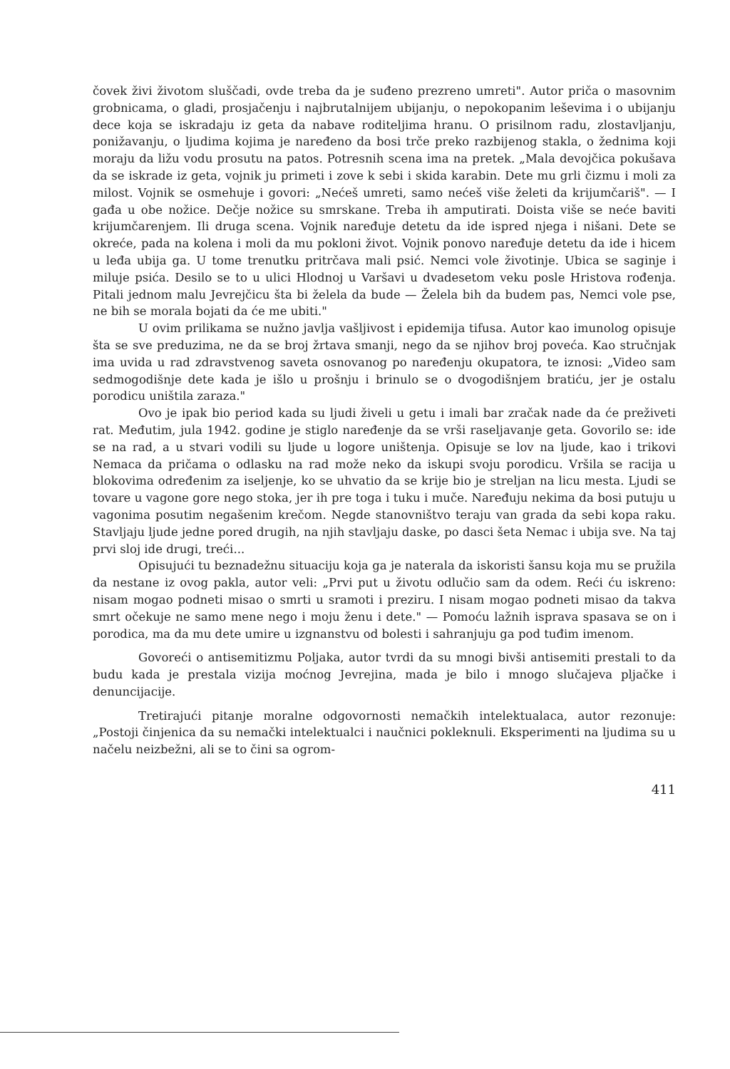čovek živi životom sluščadi, ovde treba da je suđeno prezreno umreti". Autor priča o masovnim grobnicama, o gladi, prosjačenju i najbrutalnijem ubijanju, o nepokopanim leševima i o ubijanju dece koja se iskradaju iz geta da nabave roditeljima hranu. O prisilnom radu, zlostavljanju, ponižavanju, o ljudima kojima je naređeno da bosi trče preko razbijenog stakla, o žednima koji moraju da ližu vodu prosutu na patos. Potresnih scena ima na pretek. „Mala devojčica pokušava da se iskrade iz geta, vojnik ju primeti i zove k sebi i skida karabin. Dete mu grli čizmu i moli za milost. Vojnik se osmehuje i govori: „Nećeš umreti, samo nećeš više želeti da krijumčariš". — I gađa u obe nožice. Dečje nožice su smrskane. Treba ih amputirati. Doista više se neće baviti krijumčarenjem. Ili druga scena. Vojnik naređuje detetu da ide ispred njega i nišani. Dete se okreće, pada na kolena i moli da mu pokloni život. Vojnik ponovo naređuje detetu da ide i hicem u leđa ubija ga. U tome trenutku pritrčava mali psić. Nemci vole životinje. Ubica se saginje i miluje psića. Desilo se to u ulici Hlodnoj u Varšavi u dvadesetom veku posle Hristova rođenja. Pitali jednom malu Jevrejčicu šta bi želela da bude — Želela bih da budem pas, Nemci vole pse, ne bih se morala bojati da će me ubiti."
U ovim prilikama se nužno javlja vašljivost i epidemija tifusa. Autor kao imunolog opisuje šta se sve preduzima, ne da se broj žrtava smanji, nego da se njihov broj poveća. Kao stručnjak ima uvida u rad zdravstvenog saveta osnovanog po naređenju okupatora, te iznosi: „Video sam sedmogodišnje dete kada je išlo u prošnju i brinulo se o dvogodišnjem bratiću, jer je ostalu porodicu uništila zaraza."
Ovo je ipak bio period kada su ljudi živeli u getu i imali bar zračak nade da će preživeti rat. Međutim, jula 1942. godine je stiglo naređenje da se vrši raseljavanje geta. Govorilo se: ide se na rad, a u stvari vodili su ljude u logore uništenja. Opisuje se lov na ljude, kao i trikovi Nemaca da pričama o odlasku na rad može neko da iskupi svoju porodicu. Vršila se racija u blokovima određenim za iseljenje, ko se uhvatio da se krije bio je streljan na licu mesta. Ljudi se tovare u vagone gore nego stoka, jer ih pre toga i tuku i muče. Naređuju nekima da bosi putuju u vagonima posutim negašenim krečom. Negde stanovništvo teraju van grada da sebi kopa raku. Stavljaju ljude jedne pored drugih, na njih stavljaju daske, po dasci šeta Nemac i ubija sve. Na taj prvi sloj ide drugi, treći...
Opisujući tu beznadežnu situaciju koja ga je naterala da iskoristi šansu koja mu se pružila da nestane iz ovog pakla, autor veli: „Prvi put u životu odlučio sam da odem. Reći ću iskreno: nisam mogao podneti misao o smrti u sramoti i preziru. I nisam mogao podneti misao da takva smrt očekuje ne samo mene nego i moju ženu i dete." — Pomoću lažnih isprava spasava se on i porodica, ma da mu dete umire u izgnanstvu od bolesti i sahranjuju ga pod tuđim imenom.
Govoreći o antisemitizmu Poljaka, autor tvrdi da su mnogi bivši antisemiti prestali to da budu kada je prestala vizija moćnog Jevrejina, mada je bilo i mnogo slučajeva pljačke i denuncijacije.
Tretirajući pitanje moralne odgovornosti nemačkih intelektualaca, autor rezonuje: „Postoji činjenica da su nemački intelektualci i naučnici pokleknuli. Eksperimenti na ljudima su u načelu neizbežni, ali se to čini sa ogrom-
411